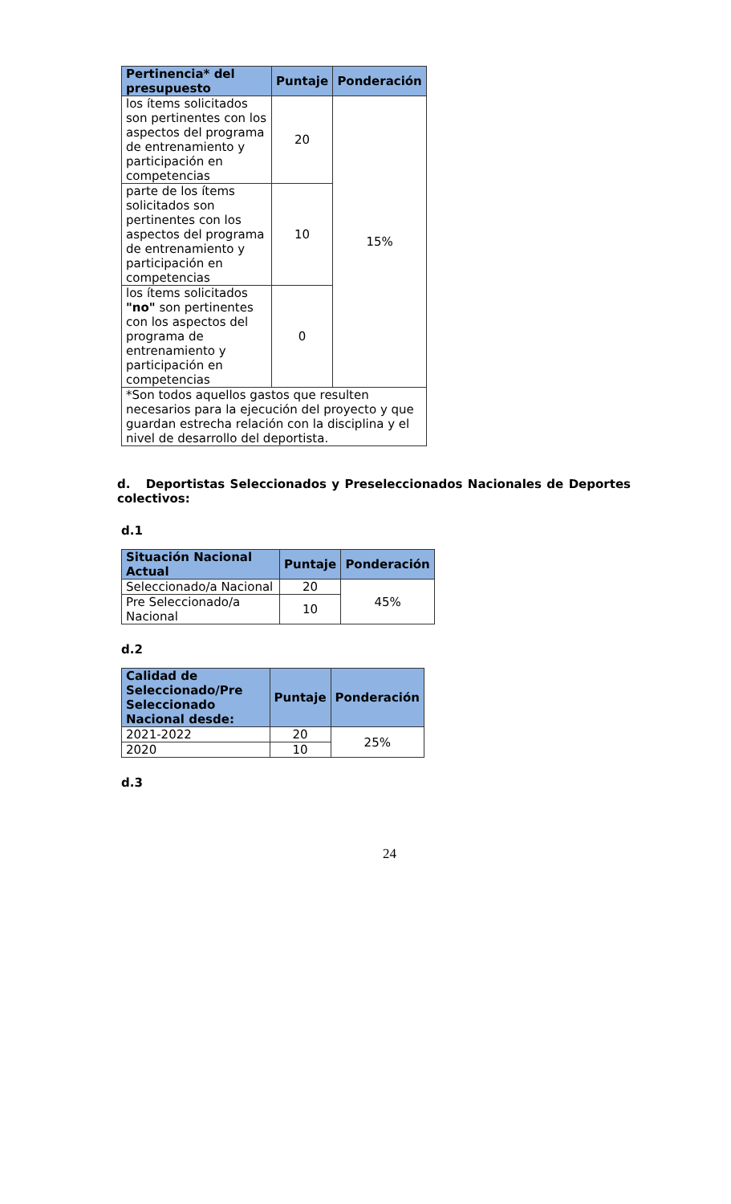| Pertinencia* del presupuesto | Puntaje | Ponderación |
| --- | --- | --- |
| los ítems solicitados son pertinentes con los aspectos del programa de entrenamiento y participación en competencias | 20 | 15% |
| parte de los ítems solicitados son pertinentes con los aspectos del programa de entrenamiento y participación en competencias | 10 | |
| los ítems solicitados "no" son pertinentes con los aspectos del programa de entrenamiento y participación en competencias | 0 | |
| *Son todos aquellos gastos que resulten necesarios para la ejecución del proyecto y que guardan estrecha relación con la disciplina y el nivel de desarrollo del deportista. | | |
d. Deportistas Seleccionados y Preseleccionados Nacionales de Deportes colectivos:
d.1
| Situación Nacional Actual | Puntaje | Ponderación |
| --- | --- | --- |
| Seleccionado/a Nacional | 20 | 45% |
| Pre Seleccionado/a Nacional | 10 | |
d.2
| Calidad de Seleccionado/Pre Seleccionado Nacional desde: | Puntaje | Ponderación |
| --- | --- | --- |
| 2021-2022 | 20 | 25% |
| 2020 | 10 | |
d.3
24